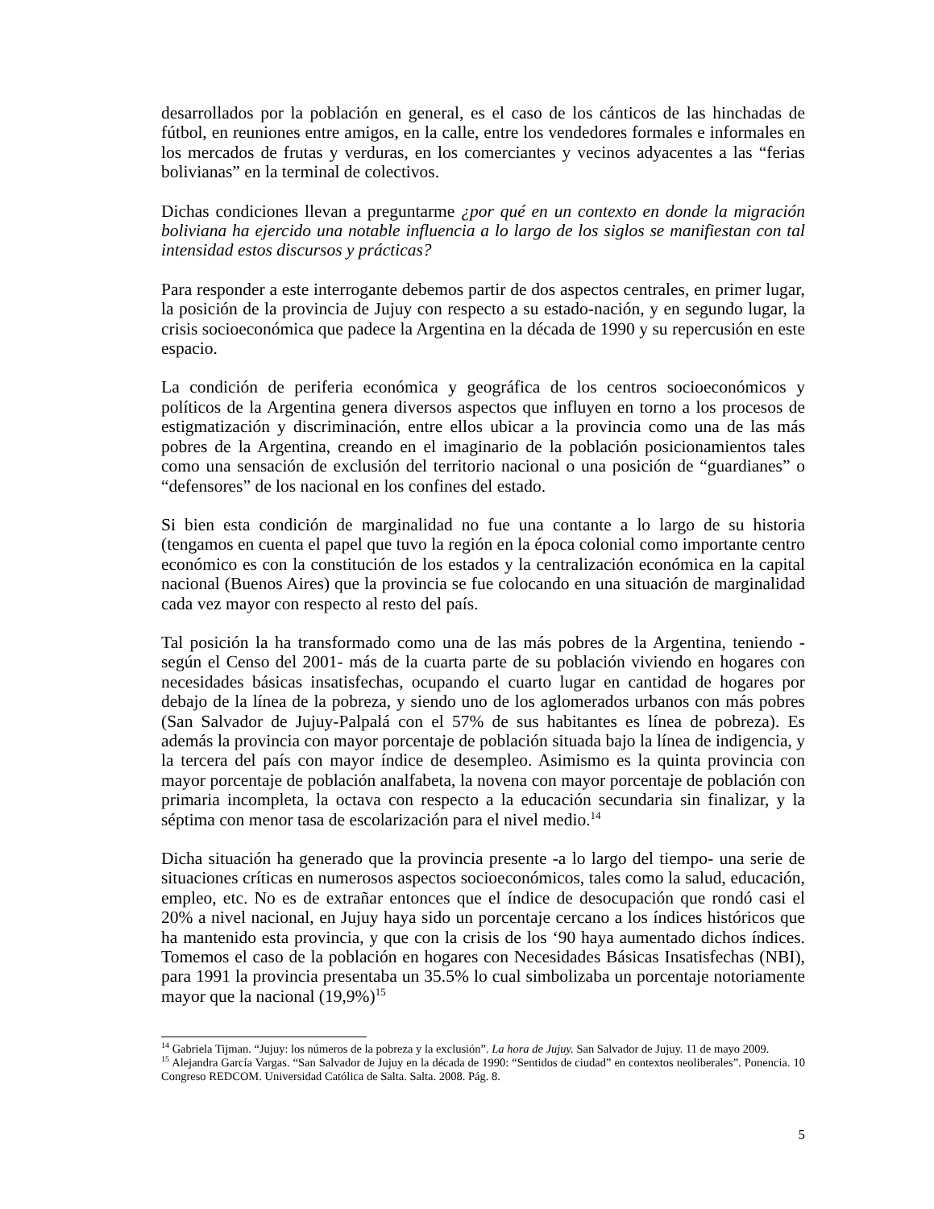desarrollados por la población en general, es el caso de los cánticos de las hinchadas de fútbol, en reuniones entre amigos, en la calle, entre los vendedores formales e informales en los mercados de frutas y verduras, en los comerciantes y vecinos adyacentes a las “ferias bolivianas” en la terminal de colectivos.
Dichas condiciones llevan a preguntarme ¿por qué en un contexto en donde la migración boliviana ha ejercido una notable influencia a lo largo de los siglos se manifiestan con tal intensidad estos discursos y prácticas?
Para responder a este interrogante debemos partir de dos aspectos centrales, en primer lugar, la posición de la provincia de Jujuy con respecto a su estado-nación, y en segundo lugar, la crisis socioeconómica que padece la Argentina en la década de 1990 y su repercusión en este espacio.
La condición de periferia económica y geográfica de los centros socioeconómicos y políticos de la Argentina genera diversos aspectos que influyen en torno a los procesos de estigmatización y discriminación, entre ellos ubicar a la provincia como una de las más pobres de la Argentina, creando en el imaginario de la población posicionamientos tales como una sensación de exclusión del territorio nacional o una posición de “guardianes” o “defensores” de los nacional en los confines del estado.
Si bien esta condición de marginalidad no fue una contante a lo largo de su historia (tengamos en cuenta el papel que tuvo la región en la época colonial como importante centro económico es con la constitución de los estados y la centralización económica en la capital nacional (Buenos Aires) que la provincia se fue colocando en una situación de marginalidad cada vez mayor con respecto al resto del país.
Tal posición la ha transformado como una de las más pobres de la Argentina, teniendo -según el Censo del 2001- más de la cuarta parte de su población viviendo en hogares con necesidades básicas insatisfechas, ocupando el cuarto lugar en cantidad de hogares por debajo de la línea de la pobreza, y siendo uno de los aglomerados urbanos con más pobres (San Salvador de Jujuy-Palpalá con el 57% de sus habitantes es línea de pobreza). Es además la provincia con mayor porcentaje de población situada bajo la línea de indigencia, y la tercera del país con mayor índice de desempleo. Asimismo es la quinta provincia con mayor porcentaje de población analfabeta, la novena con mayor porcentaje de población con primaria incompleta, la octava con respecto a la educación secundaria sin finalizar, y la séptima con menor tasa de escolarización para el nivel medio.<sup>14</sup>
Dicha situación ha generado que la provincia presente -a lo largo del tiempo- una serie de situaciones críticas en numerosos aspectos socioeconómicos, tales como la salud, educación, empleo, etc. No es de extrañar entonces que el índice de desocupación que rondó casi el 20% a nivel nacional, en Jujuy haya sido un porcentaje cercano a los índices históricos que ha mantenido esta provincia, y que con la crisis de los ‘90 haya aumentado dichos índices. Tomemos el caso de la población en hogares con Necesidades Básicas Insatisfechas (NBI), para 1991 la provincia presentaba un 35.5% lo cual simbolizaba un porcentaje notoriamente mayor que la nacional (19,9%)<sup>15</sup>
<sup>14</sup> Gabriela Tijman. “Jujuy: los números de la pobreza y la exclusión”. La hora de Jujuy. San Salvador de Jujuy. 11 de mayo 2009.
<sup>15</sup> Alejandra García Vargas. “San Salvador de Jujuy en la década de 1990: “Sentidos de ciudad” en contextos neoliberales”. Ponencia. 10 Congreso REDCOM. Universidad Católica de Salta. Salta. 2008. Pág. 8.
5